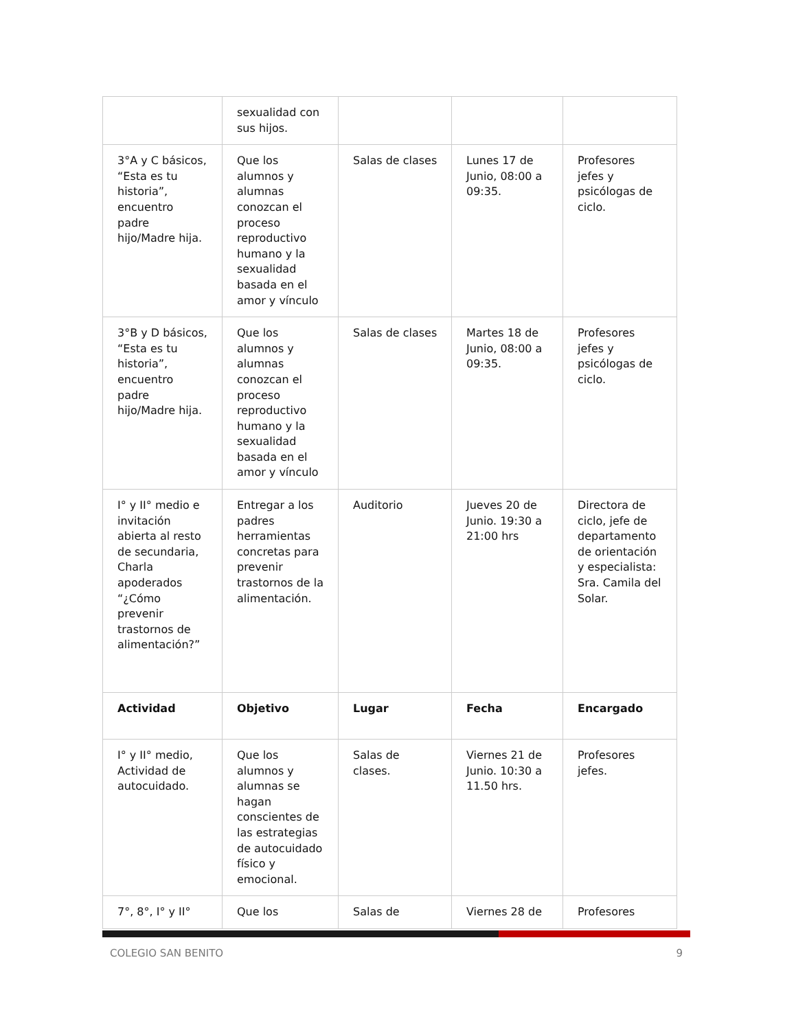| | sexualidad con sus hijos. | | | |
| 3°A y C básicos, “Esta es tu historia”, encuentro padre hijo/Madre hija. | Que los alumnos y alumnas conozcan el proceso reproductivo humano y la sexualidad basada en el amor y vínculo | Salas de clases | Lunes 17 de Junio, 08:00 a 09:35. | Profesores jefes y psicólogas de ciclo. |
| 3°B y D básicos, “Esta es tu historia”, encuentro padre hijo/Madre hija. | Que los alumnos y alumnas conozcan el proceso reproductivo humano y la sexualidad basada en el amor y vínculo | Salas de clases | Martes 18 de Junio, 08:00 a 09:35. | Profesores jefes y psicólogas de ciclo. |
| I° y II° medio e invitación abierta al resto de secundaria, Charla apoderados “¿Cómo prevenir trastornos de alimentación?” | Entregar a los padres herramientas concretas para prevenir trastornos de la alimentación. | Auditorio | Jueves 20 de Junio. 19:30 a 21:00 hrs | Directora de ciclo, jefe de departamento de orientación y especialista: Sra. Camila del Solar. |
| Actividad | Objetivo | Lugar | Fecha | Encargado |
| I° y II° medio, Actividad de autocuidado. | Que los alumnos y alumnas se hagan conscientes de las estrategias de autocuidado físico y emocional. | Salas de clases. | Viernes 21 de Junio. 10:30 a 11.50 hrs. | Profesores jefes. |
| 7°, 8°, I° y II° | Que los | Salas de | Viernes 28 de | Profesores |
COLEGIO SAN BENITO 9